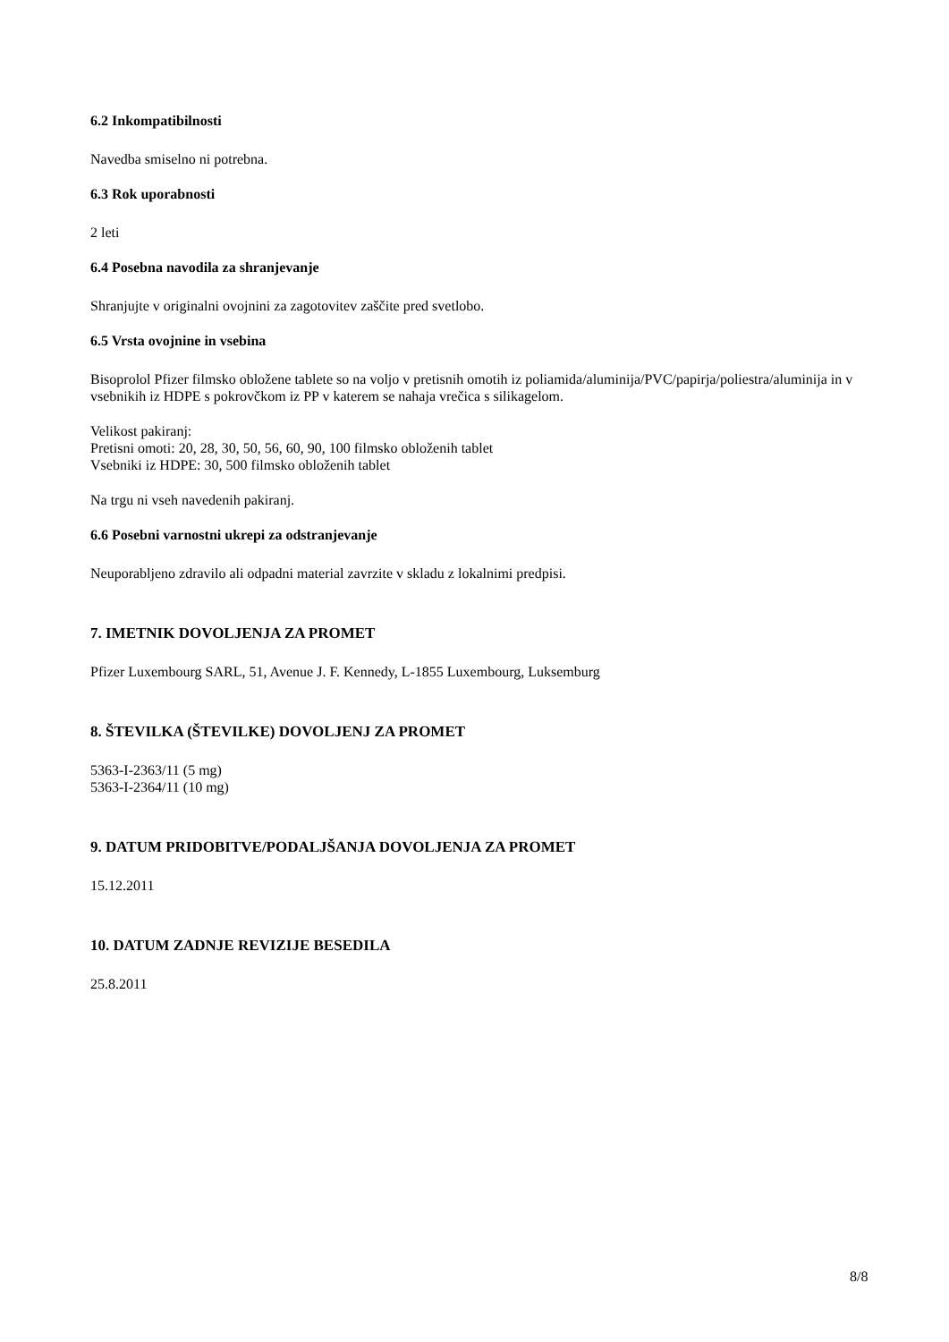6.2 Inkompatibilnosti
Navedba smiselno ni potrebna.
6.3 Rok uporabnosti
2 leti
6.4 Posebna navodila za shranjevanje
Shranjujte v originalni ovojnini za zagotovitev zaščite pred svetlobo.
6.5 Vrsta ovojnine in vsebina
Bisoprolol Pfizer filmsko obložene tablete so na voljo v pretisnih omotih iz poliamida/aluminija/PVC/papirja/poliestra/aluminija in v vsebnikih iz HDPE s pokrovčkom iz PP v katerem se nahaja vrečica s silikagelom.
Velikost pakiranj:
Pretisni omoti: 20, 28, 30, 50, 56, 60, 90, 100 filmsko obloženih tablet
Vsebniki iz HDPE: 30, 500 filmsko obloženih tablet
Na trgu ni vseh navedenih pakiranj.
6.6 Posebni varnostni ukrepi za odstranjevanje
Neuporabljeno zdravilo ali odpadni material zavrzite v skladu z lokalnimi predpisi.
7. IMETNIK DOVOLJENJA ZA PROMET
Pfizer Luxembourg SARL, 51, Avenue J. F. Kennedy, L-1855 Luxembourg, Luksemburg
8. ŠTEVILKA (ŠTEVILKE) DOVOLJENJ ZA PROMET
5363-I-2363/11 (5 mg)
5363-I-2364/11 (10 mg)
9. DATUM PRIDOBITVE/PODALJŠANJA DOVOLJENJA ZA PROMET
15.12.2011
10. DATUM ZADNJE REVIZIJE BESEDILA
25.8.2011
8/8